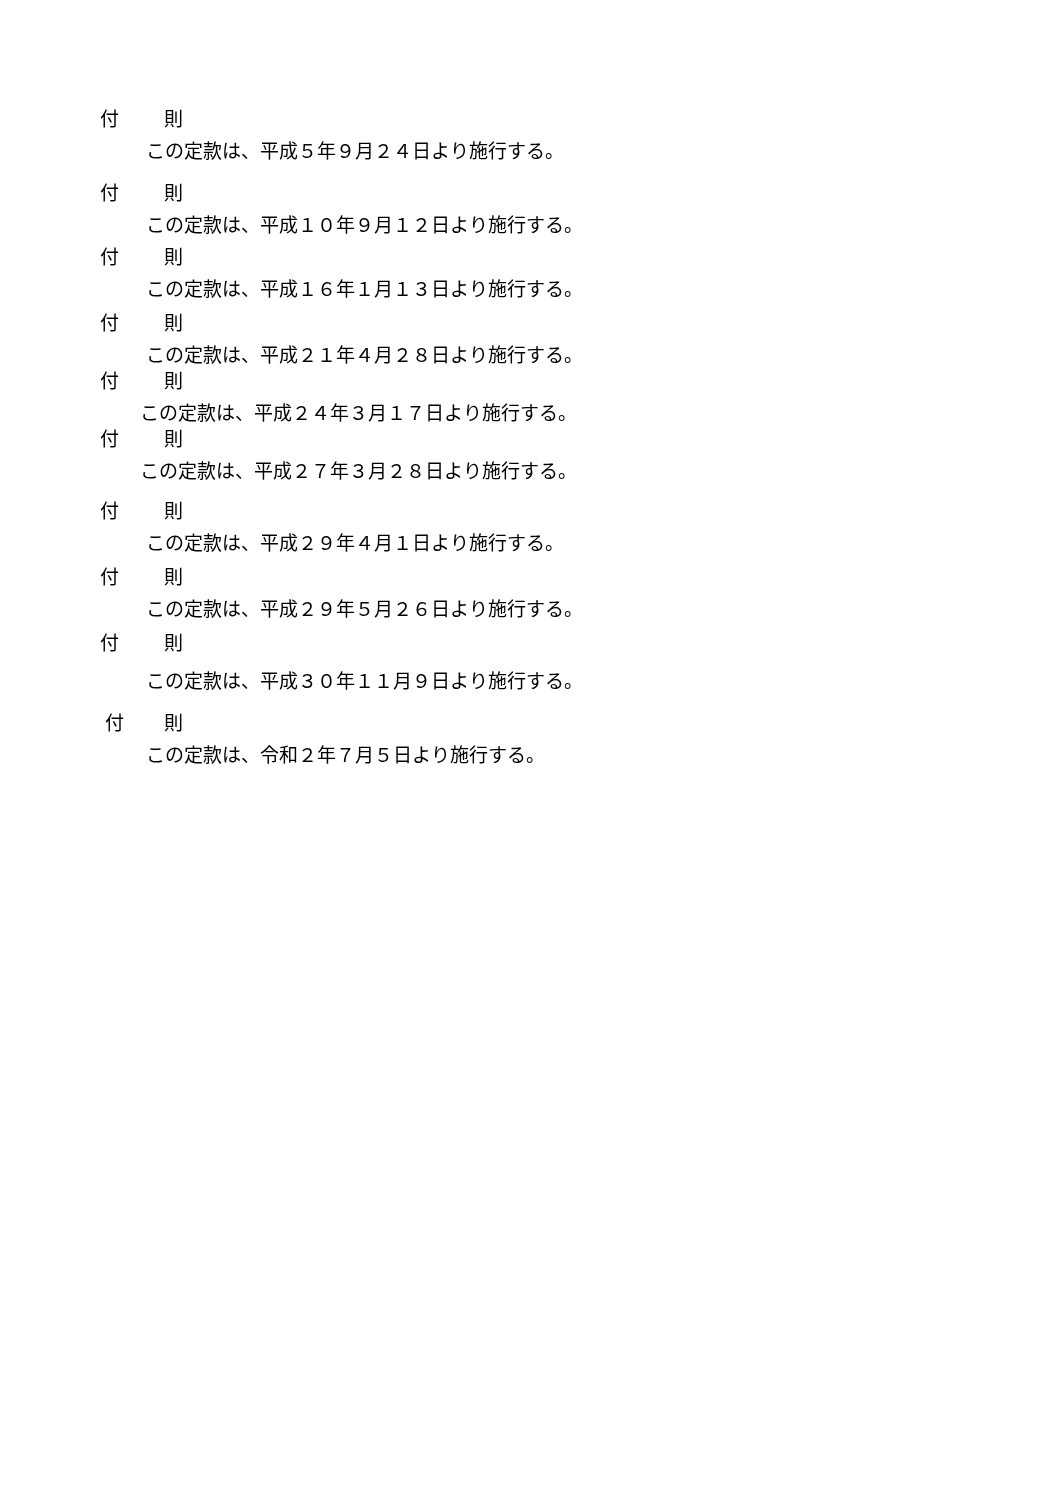付 則
この定款は、平成５年９月２４日より施行する。
付 則
この定款は、平成１０年９月１２日より施行する。
付 則
この定款は、平成１６年１月１３日より施行する。
付 則
この定款は、平成２１年４月２８日より施行する。
付 則
この定款は、平成２４年３月１７日より施行する。
付 則
この定款は、平成２７年３月２８日より施行する。
付 則
この定款は、平成２９年４月１日より施行する。
付 則
この定款は、平成２９年５月２６日より施行する。
付 則
この定款は、平成３０年１１月９日より施行する。
付 則
この定款は、令和２年７月５日より施行する。